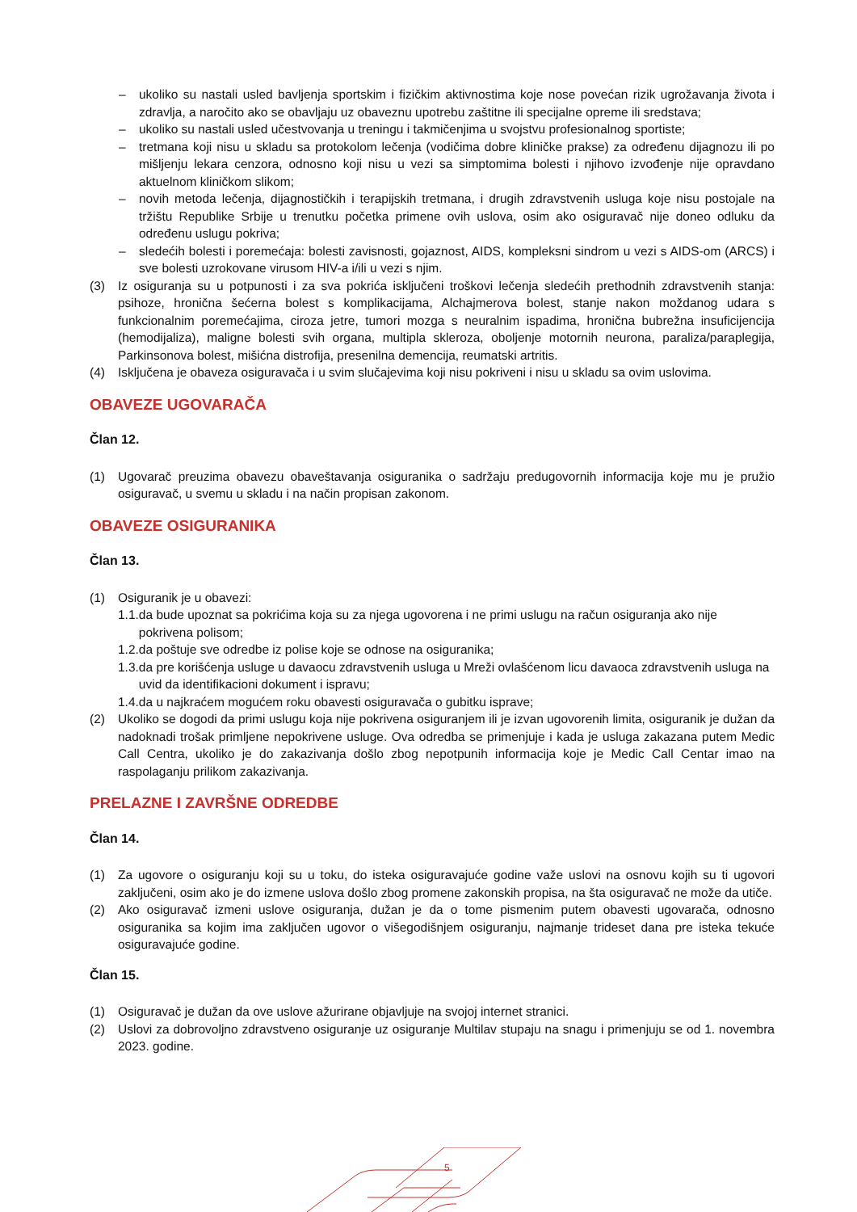– ukoliko su nastali usled bavljenja sportskim i fizičkim aktivnostima koje nose povećan rizik ugrožavanja života i zdravlja, a naročito ako se obavljaju uz obaveznu upotrebu zaštitne ili specijalne opreme ili sredstava;
– ukoliko su nastali usled učestvovanja u treningu i takmičenjima u svojstvu profesionalnog sportiste;
– tretmana koji nisu u skladu sa protokolom lečenja (vodičima dobre kliničke prakse) za određenu dijagnozu ili po mišljenju lekara cenzora, odnosno koji nisu u vezi sa simptomima bolesti i njihovo izvođenje nije opravdano aktuelnom kliničkom slikom;
– novih metoda lečenja, dijagnostičkih i terapijskih tretmana, i drugih zdravstvenih usluga koje nisu postojale na tržištu Republike Srbije u trenutku početka primene ovih uslova, osim ako osiguravač nije doneo odluku da određenu uslugu pokriva;
– sledećih bolesti i poremećaja: bolesti zavisnosti, gojaznost, AIDS, kompleksni sindrom u vezi s AIDS-om (ARCS) i sve bolesti uzrokovane virusom HIV-a i/ili u vezi s njim.
(3) Iz osiguranja su u potpunosti i za sva pokrića isključeni troškovi lečenja sledećih prethodnih zdravstvenih stanja: psihoze, hronična šećerna bolest s komplikacijama, Alchajmerova bolest, stanje nakon moždanog udara s funkcionalnim poremećajima, ciroza jetre, tumori mozga s neuralnim ispadima, hronična bubrežna insuficijencija (hemodijaliza), maligne bolesti svih organa, multipla skleroza, oboljenje motornih neurona, paraliza/paraplegija, Parkinsonova bolest, mišićna distrofija, presenilna demencija, reumatski artritis.
(4) Isključena je obaveza osiguravača i u svim slučajevima koji nisu pokriveni i nisu u skladu sa ovim uslovima.
OBAVEZE UGOVARAČA
Član 12.
(1) Ugovarač preuzima obavezu obaveštavanja osiguranika o sadržaju predugovornih informacija koje mu je pružio osiguravač, u svemu u skladu i na način propisan zakonom.
OBAVEZE OSIGURANIKA
Član 13.
(1) Osiguranik je u obavezi:
1.1. da bude upoznat sa pokrićima koja su za njega ugovorena i ne primi uslugu na račun osiguranja ako nije pokrivena polisom;
1.2. da poštuje sve odredbe iz polise koje se odnose na osiguranika;
1.3. da pre korišćenja usluge u davaocu zdravstvenih usluga u Mreži ovlašćenom licu davaoca zdravstvenih usluga na uvid da identifikacioni dokument i ispravu;
1.4. da u najkraćem mogućem roku obavesti osiguravača o gubitku isprave;
(2) Ukoliko se dogodi da primi uslugu koja nije pokrivena osiguranjem ili je izvan ugovorenih limita, osiguranik je dužan da nadoknadi trošak primljene nepokrivene usluge. Ova odredba se primenjuje i kada je usluga zakazana putem Medic Call Centra, ukoliko je do zakazivanja došlo zbog nepotpunih informacija koje je Medic Call Centar imao na raspolaganju prilikom zakazivanja.
PRELAZNE I ZAVRŠNE ODREDBE
Član 14.
(1) Za ugovore o osiguranju koji su u toku, do isteka osiguravajuće godine važe uslovi na osnovu kojih su ti ugovori zaključeni, osim ako je do izmene uslova došlo zbog promene zakonskih propisa, na šta osiguravač ne može da utiče.
(2) Ako osiguravač izmeni uslove osiguranja, dužan je da o tome pismenim putem obavesti ugovarača, odnosno osiguranika sa kojim ima zaključen ugovor o višegodišnjem osiguranju, najmanje trideset dana pre isteka tekuće osiguravajuće godine.
Član 15.
(1) Osiguravač je dužan da ove uslove ažurirane objavljuje na svojoj internet stranici.
(2) Uslovi za dobrovoljno zdravstveno osiguranje uz osiguranje Multilav stupaju na snagu i primenjuju se od 1. novembra 2023. godine.
5